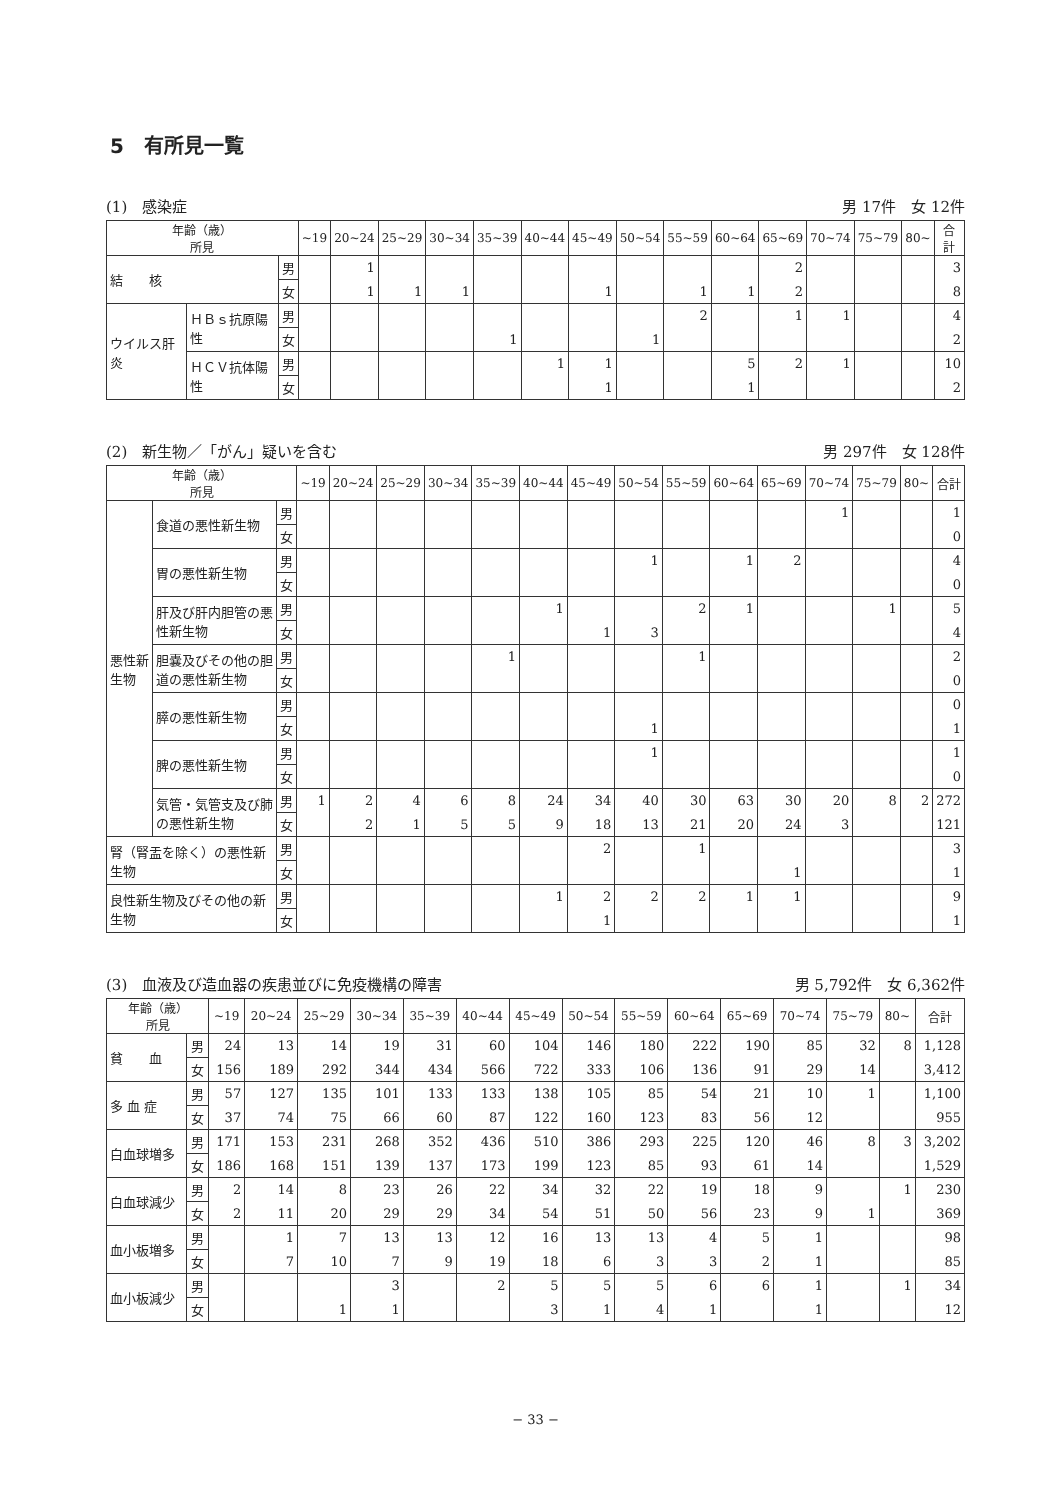5　有所見一覧
(1)　感染症 男 17件　女 12件
| 年齢（歳） 所見 | | | ~19 | 20~24 | 25~29 | 30~34 | 35~39 | 40~44 | 45~49 | 50~54 | 55~59 | 60~64 | 65~69 | 70~74 | 75~79 | 80~ | 合計 |
| --- | --- | --- | --- | --- | --- | --- | --- | --- | --- | --- | --- | --- | --- | --- | --- | --- | --- |
| 結 核 | | 男 | | 1 | | | | | | | | | 2 | | | | 3 |
| | | 女 | | 1 | 1 | 1 | | | 1 | | 1 | 1 | 2 | | | | 8 |
| ウイルス肝炎 | ＨＢｓ抗原陽性 | 男 | | | | | | | | | 2 | | 1 | 1 | | | 4 |
| | | 女 | | | | | 1 | | | 1 | | | | | | | 2 |
| | ＨＣＶ抗体陽性 | 男 | | | | | | 1 | 1 | | | 5 | 2 | 1 | | | 10 |
| | | 女 | | | | | | | 1 | | | 1 | | | | | 2 |
(2)　新生物／「がん」疑いを含む 男 297件　女 128件
| 年齢（歳） 所見 | | | ~19 | 20~24 | 25~29 | 30~34 | 35~39 | 40~44 | 45~49 | 50~54 | 55~59 | 60~64 | 65~69 | 70~74 | 75~79 | 80~ | 合計 |
| --- | --- | --- | --- | --- | --- | --- | --- | --- | --- | --- | --- | --- | --- | --- | --- | --- | --- |
| 悪性新生物 | 食道の悪性新生物 | 男 | | | | | | | | | | | | 1 | | | 1 |
| | | 女 | | | | | | | | | | | | | | | 0 |
| | 胃の悪性新生物 | 男 | | | | | | | | 1 | | 1 | 2 | | | | 4 |
| | | 女 | | | | | | | | | | | | | | | 0 |
| | 肝及び肝内胆管の悪性新生物 | 男 | | | | | | 1 | | | 2 | 1 | | | 1 | | 5 |
| | | 女 | | | | | | | 1 | 3 | | | | | | | 4 |
| | 胆嚢及びその他の胆道の悪性新生物 | 男 | | | | | 1 | | | | 1 | | | | | | 2 |
| | | 女 | | | | | | | | | | | | | | | 0 |
| | 膵の悪性新生物 | 男 | | | | | | | | | | | | | | | 0 |
| | | 女 | | | | | | | | 1 | | | | | | | 1 |
| | 脾の悪性新生物 | 男 | | | | | | | | 1 | | | | | | | 1 |
| | | 女 | | | | | | | | | | | | | | | 0 |
| | 気管・気管支及び肺の悪性新生物 | 男 | 1 | 2 | 4 | 6 | 8 | 24 | 34 | 40 | 30 | 63 | 30 | 20 | 8 | 2 | 272 |
| | | 女 | | 2 | 1 | 5 | 5 | 9 | 18 | 13 | 21 | 20 | 24 | 3 | | | 121 |
| 腎（腎盂を除く）の悪性新生物 | | 男 | | | | | | | 2 | | 1 | | | | | | 3 |
| | | 女 | | | | | | | | | | | 1 | | | | 1 |
| 良性新生物及びその他の新生物 | | 男 | | | | | | 1 | 2 | 2 | 2 | 1 | 1 | | | | 9 |
| | | 女 | | | | | | | 1 | | | | | | | | 1 |
(3)　血液及び造血器の疾患並びに免疫機構の障害 男 5,792件　女 6,362件
| 年齢（歳） 所見 | | ~19 | 20~24 | 25~29 | 30~34 | 35~39 | 40~44 | 45~49 | 50~54 | 55~59 | 60~64 | 65~69 | 70~74 | 75~79 | 80~ | 合計 |
| --- | --- | --- | --- | --- | --- | --- | --- | --- | --- | --- | --- | --- | --- | --- | --- | --- |
| 貧 血 | 男 | 24 | 13 | 14 | 19 | 31 | 60 | 104 | 146 | 180 | 222 | 190 | 85 | 32 | 8 | 1,128 |
| | 女 | 156 | 189 | 292 | 344 | 434 | 566 | 722 | 333 | 106 | 136 | 91 | 29 | 14 | | 3,412 |
| 多 血 症 | 男 | 57 | 127 | 135 | 101 | 133 | 133 | 138 | 105 | 85 | 54 | 21 | 10 | 1 | | 1,100 |
| | 女 | 37 | 74 | 75 | 66 | 60 | 87 | 122 | 160 | 123 | 83 | 56 | 12 | | | 955 |
| 白血球増多 | 男 | 171 | 153 | 231 | 268 | 352 | 436 | 510 | 386 | 293 | 225 | 120 | 46 | 8 | 3 | 3,202 |
| | 女 | 186 | 168 | 151 | 139 | 137 | 173 | 199 | 123 | 85 | 93 | 61 | 14 | | | 1,529 |
| 白血球減少 | 男 | 2 | 14 | 8 | 23 | 26 | 22 | 34 | 32 | 22 | 19 | 18 | 9 | | 1 | 230 |
| | 女 | 2 | 11 | 20 | 29 | 29 | 34 | 54 | 51 | 50 | 56 | 23 | 9 | 1 | | 369 |
| 血小板増多 | 男 | | 1 | 7 | 13 | 13 | 12 | 16 | 13 | 13 | 4 | 5 | 1 | | | 98 |
| | 女 | | 7 | 10 | 7 | 9 | 19 | 18 | 6 | 3 | 3 | 2 | 1 | | | 85 |
| 血小板減少 | 男 | | | | 3 | | 2 | 5 | 5 | 5 | 6 | 6 | 1 | | 1 | 34 |
| | 女 | | | 1 | 1 | | | 3 | 1 | 4 | 1 | | 1 | | | 12 |
− 33 −